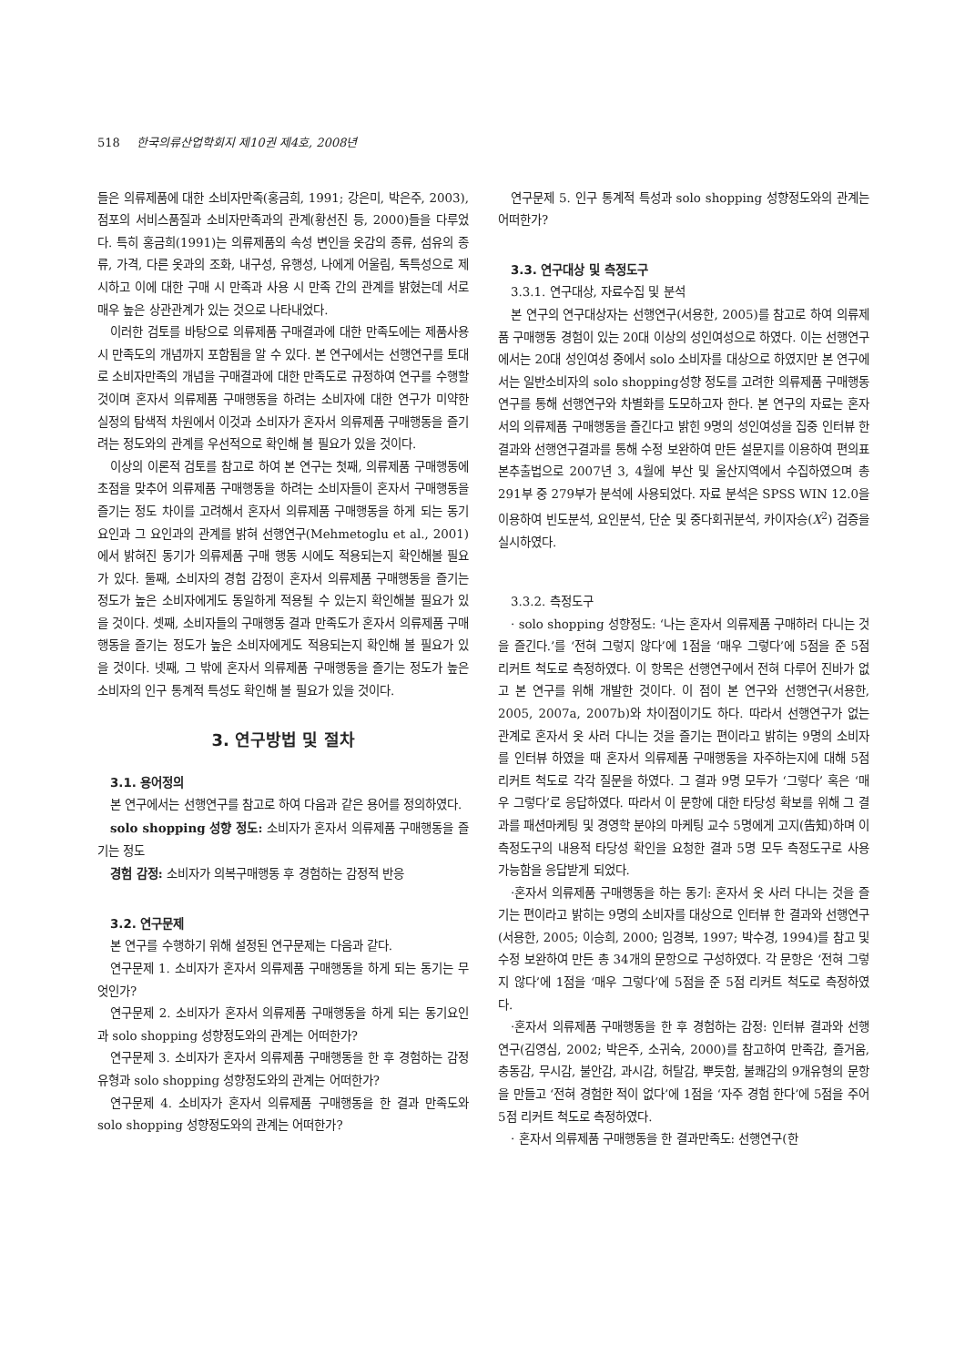518 한국의류산업학회지 제10권 제4호, 2008년
들은 의류제품에 대한 소비자만족(홍금희, 1991; 강은미, 박은주, 2003), 점포의 서비스품질과 소비자만족과의 관계(황선진 등, 2000)들을 다루었다. 특히 홍금희(1991)는 의류제품의 속성 변인을 옷감의 종류, 섬유의 종류, 가격, 다른 옷과의 조화, 내구성, 유행성, 나에게 어울림, 독특성으로 제시하고 이에 대한 구매 시 만족과 사용 시 만족 간의 관계를 밝혔는데 서로 매우 높은 상관관계가 있는 것으로 나타내었다.
이러한 검토를 바탕으로 의류제품 구매결과에 대한 만족도에는 제품사용 시 만족도의 개념까지 포함됨을 알 수 있다. 본 연구에서는 선행연구를 토대로 소비자만족의 개념을 구매결과에 대한 만족도로 규정하여 연구를 수행할 것이며 혼자서 의류제품 구매행동을 하려는 소비자에 대한 연구가 미약한 실정의 탐색적 차원에서 이것과 소비자가 혼자서 의류제품 구매행동을 즐기려는 정도와의 관계를 우선적으로 확인해 볼 필요가 있을 것이다.
이상의 이론적 검토를 참고로 하여 본 연구는 첫째, 의류제품 구매행동에 초점을 맞추어 의류제품 구매행동을 하려는 소비자들이 혼자서 구매행동을 즐기는 정도 차이를 고려해서 혼자서 의류제품 구매행동을 하게 되는 동기요인과 그 요인과의 관계를 밝혀 선행연구(Mehmetoglu et al., 2001)에서 밝혀진 동기가 의류제품 구매 행동 시에도 적용되는지 확인해볼 필요가 있다. 둘째, 소비자의 경험 감정이 혼자서 의류제품 구매행동을 즐기는 정도가 높은 소비자에게도 동일하게 적용될 수 있는지 확인해볼 필요가 있을 것이다. 셋째, 소비자들의 구매행동 결과 만족도가 혼자서 의류제품 구매행동을 즐기는 정도가 높은 소비자에게도 적용되는지 확인해 볼 필요가 있을 것이다. 넷째, 그 밖에 혼자서 의류제품 구매행동을 즐기는 정도가 높은 소비자의 인구 통계적 특성도 확인해 볼 필요가 있을 것이다.
3. 연구방법 및 절차
3.1. 용어정의
본 연구에서는 선행연구를 참고로 하여 다음과 같은 용어를 정의하였다.
solo shopping 성향 정도: 소비자가 혼자서 의류제품 구매행동을 즐기는 정도
경험 감정: 소비자가 의복구매행동 후 경험하는 감정적 반응
3.2. 연구문제
본 연구를 수행하기 위해 설정된 연구문제는 다음과 같다.
연구문제 1. 소비자가 혼자서 의류제품 구매행동을 하게 되는 동기는 무엇인가?
연구문제 2. 소비자가 혼자서 의류제품 구매행동을 하게 되는 동기요인과 solo shopping 성향정도와의 관계는 어떠한가?
연구문제 3. 소비자가 혼자서 의류제품 구매행동을 한 후 경험하는 감정유형과 solo shopping 성향정도와의 관계는 어떠한가?
연구문제 4. 소비자가 혼자서 의류제품 구매행동을 한 결과 만족도와 solo shopping 성향정도와의 관계는 어떠한가?
연구문제 5. 인구 통계적 특성과 solo shopping 성향정도와의 관계는 어떠한가?
3.3. 연구대상 및 측정도구
3.3.1. 연구대상, 자료수집 및 분석
본 연구의 연구대상자는 선행연구(서용한, 2005)를 참고로 하여 의류제품 구매행동 경험이 있는 20대 이상의 성인여성으로 하였다. 이는 선행연구에서는 20대 성인여성 중에서 solo 소비자를 대상으로 하였지만 본 연구에서는 일반소비자의 solo shopping성향 정도를 고려한 의류제품 구매행동 연구를 통해 선행연구와 차별화를 도모하고자 한다. 본 연구의 자료는 혼자서의 의류제품 구매행동을 즐긴다고 밝힌 9명의 성인여성을 집중 인터뷰 한 결과와 선행연구결과를 통해 수정 보완하여 만든 설문지를 이용하여 편의표본추출법으로 2007년 3, 4월에 부산 및 울산지역에서 수집하였으며 총 291부 중 279부가 분석에 사용되었다. 자료 분석은 SPSS WIN 12.0을 이용하여 빈도분석, 요인분석, 단순 및 중다회귀분석, 카이자승(X<sup>2</sup>) 검증을 실시하였다.
3.3.2. 측정도구
· solo shopping 성향정도: ‘나는 혼자서 의류제품 구매하러 다니는 것을 즐긴다.’를 ‘전혀 그렇지 않다’에 1점을 ‘매우 그렇다’에 5점을 준 5점 리커트 척도로 측정하였다. 이 항목은 선행연구에서 전혀 다루어 진바가 없고 본 연구를 위해 개발한 것이다. 이 점이 본 연구와 선행연구(서용한, 2005, 2007a, 2007b)와 차이점이기도 하다. 따라서 선행연구가 없는 관계로 혼자서 옷 사러 다니는 것을 즐기는 편이라고 밝히는 9명의 소비자를 인터뷰 하였을 때 혼자서 의류제품 구매행동을 자주하는지에 대해 5점 리커트 척도로 각각 질문을 하였다. 그 결과 9명 모두가 ‘그렇다’ 혹은 ‘매우 그렇다’로 응답하였다. 따라서 이 문항에 대한 타당성 확보를 위해 그 결과를 패션마케팅 및 경영학 분야의 마케팅 교수 5명에게 고지(告知)하며 이 측정도구의 내용적 타당성 확인을 요청한 결과 5명 모두 측정도구로 사용 가능함을 응답받게 되었다.
·혼자서 의류제품 구매행동을 하는 동기: 혼자서 옷 사러 다니는 것을 즐기는 편이라고 밝히는 9명의 소비자를 대상으로 인터뷰 한 결과와 선행연구(서용한, 2005; 이승희, 2000; 임경복, 1997; 박수경, 1994)를 참고 및 수정 보완하여 만든 총 34개의 문항으로 구성하였다. 각 문항은 ‘전혀 그렇지 않다’에 1점을 ‘매우 그렇다’에 5점을 준 5점 리커트 척도로 측정하였다.
·혼자서 의류제품 구매행동을 한 후 경험하는 감정: 인터뷰 결과와 선행연구(김영심, 2002; 박은주, 소귀숙, 2000)를 참고하여 만족감, 즐거움, 충동감, 무시감, 불안감, 과시감, 허탈감, 뿌듯함, 불쾌감의 9개유형의 문항을 만들고 ‘전혀 경험한 적이 없다’에 1점을 ‘자주 경험 한다’에 5점을 주어 5점 리커트 척도로 측정하였다.
· 혼자서 의류제품 구매행동을 한 결과만족도: 선행연구(한